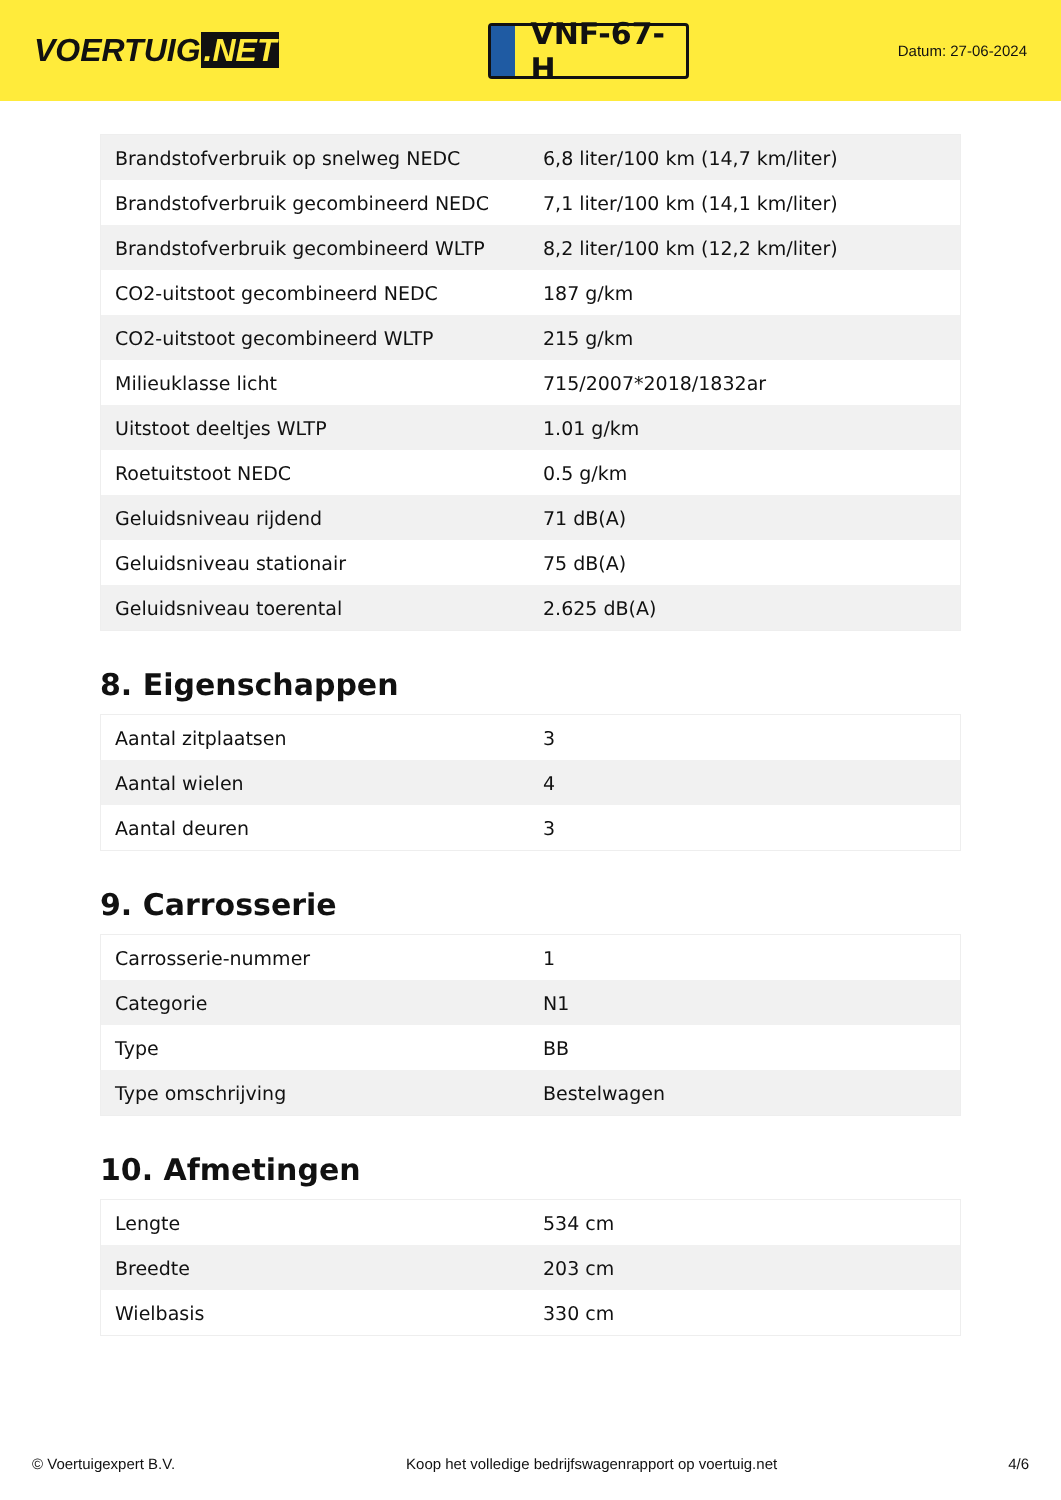VOERTUIG.NET
VNF-67-H
Datum: 27-06-2024
| Brandstofverbruik op snelweg NEDC | 6,8 liter/100 km (14,7 km/liter) |
| Brandstofverbruik gecombineerd NEDC | 7,1 liter/100 km (14,1 km/liter) |
| Brandstofverbruik gecombineerd WLTP | 8,2 liter/100 km (12,2 km/liter) |
| CO2-uitstoot gecombineerd NEDC | 187 g/km |
| CO2-uitstoot gecombineerd WLTP | 215 g/km |
| Milieuklasse licht | 715/2007*2018/1832ar |
| Uitstoot deeltjes WLTP | 1.01 g/km |
| Roetuitstoot NEDC | 0.5 g/km |
| Geluidsniveau rijdend | 71 dB(A) |
| Geluidsniveau stationair | 75 dB(A) |
| Geluidsniveau toerental | 2.625 dB(A) |
8. Eigenschappen
| Aantal zitplaatsen | 3 |
| Aantal wielen | 4 |
| Aantal deuren | 3 |
9. Carrosserie
| Carrosserie-nummer | 1 |
| Categorie | N1 |
| Type | BB |
| Type omschrijving | Bestelwagen |
10. Afmetingen
| Lengte | 534 cm |
| Breedte | 203 cm |
| Wielbasis | 330 cm |
© Voertuigexpert B.V. Koop het volledige bedrijfswagenrapport op voertuig.net 4/6